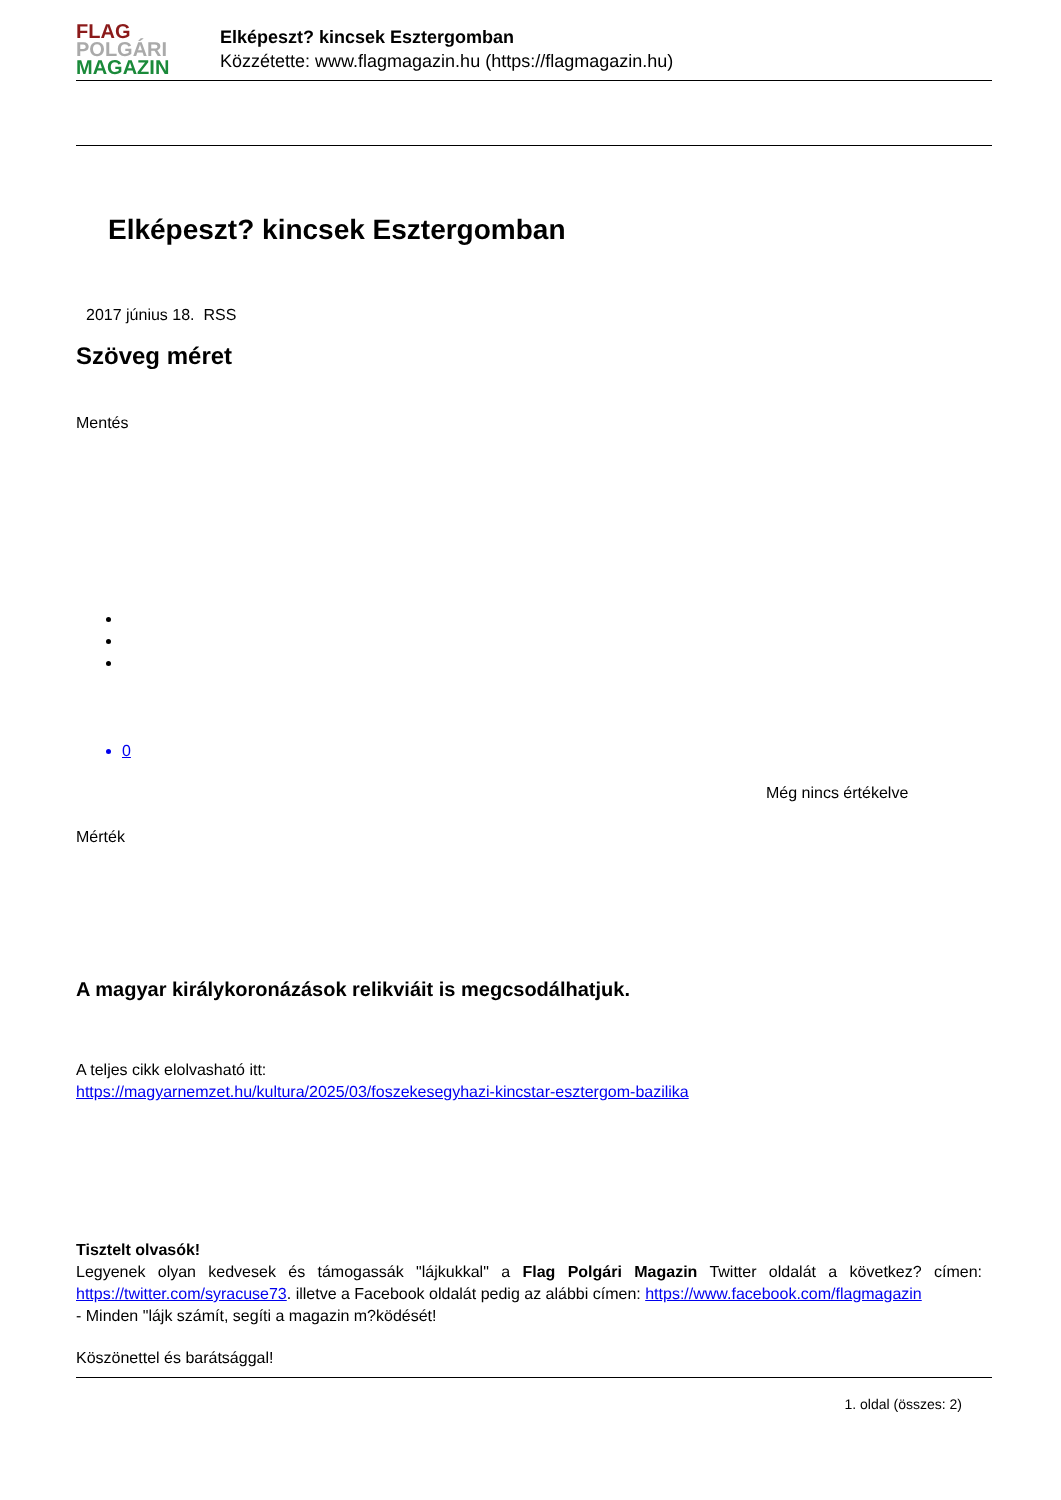FLAG
POLGÁRI
MAGAZIN
Elképeszt? kincsek Esztergomban
Közzétette: www.flagmagazin.hu (https://flagmagazin.hu)
Elképeszt? kincsek Esztergomban
2017 június 18. RSS
Szöveg méret
Mentés
0
Még nincs értékelve
Mérték
A magyar királykoronázások relikviáit is megcsodálhatjuk.
A teljes cikk elolvasható itt:
https://magyarnemzet.hu/kultura/2025/03/foszekesegyhazi-kincstar-esztergom-bazilika
Tisztelt olvasók!
Legyenek olyan kedvesek és támogassák "lájkukkal" a Flag Polgári Magazin Twitter oldalát a következ? címen: https://twitter.com/syracuse73. illetve a Facebook oldalát pedig az alábbi címen: https://www.facebook.com/flagmagazin
- Minden "lájk számít, segíti a magazin m?ködését!
Köszönettel és barátsággal!
1. oldal (összes: 2)